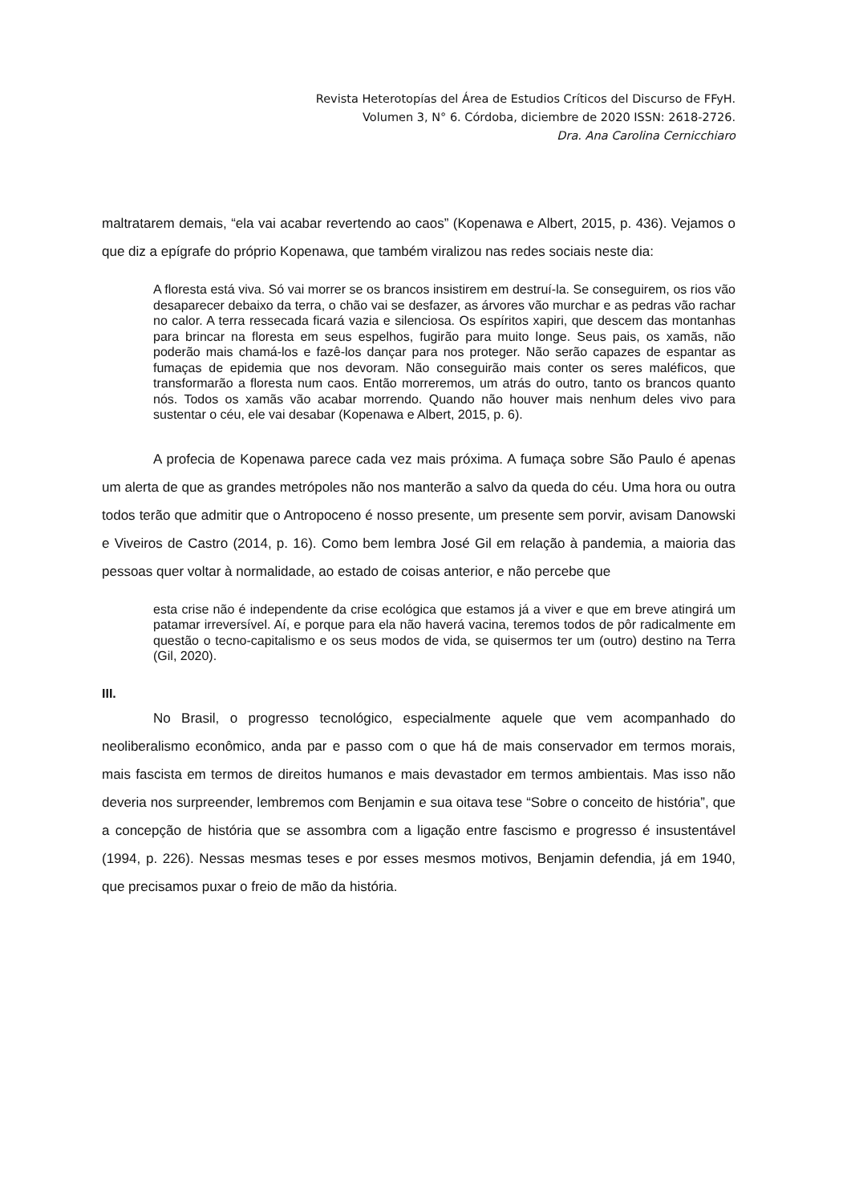Revista Heterotopías del Área de Estudios Críticos del Discurso de FFyH.
Volumen 3, N° 6. Córdoba, diciembre de 2020 ISSN: 2618-2726.
Dra. Ana Carolina Cernicchiaro
maltratarem demais, “ela vai acabar revertendo ao caos” (Kopenawa e Albert, 2015, p. 436). Vejamos o que diz a epígrafe do próprio Kopenawa, que também viralizou nas redes sociais neste dia:
A floresta está viva. Só vai morrer se os brancos insistirem em destruí-la. Se conseguirem, os rios vão desaparecer debaixo da terra, o chão vai se desfazer, as árvores vão murchar e as pedras vão rachar no calor. A terra ressecada ficará vazia e silenciosa. Os espíritos xapiri, que descem das montanhas para brincar na floresta em seus espelhos, fugirão para muito longe. Seus pais, os xamãs, não poderão mais chamá-los e fazê-los dançar para nos proteger. Não serão capazes de espantar as fumaças de epidemia que nos devoram. Não conseguirão mais conter os seres maléficos, que transformarão a floresta num caos. Então morreremos, um atrás do outro, tanto os brancos quanto nós. Todos os xamãs vão acabar morrendo. Quando não houver mais nenhum deles vivo para sustentar o céu, ele vai desabar (Kopenawa e Albert, 2015, p. 6).
A profecia de Kopenawa parece cada vez mais próxima. A fumaça sobre São Paulo é apenas um alerta de que as grandes metrópoles não nos manterão a salvo da queda do céu. Uma hora ou outra todos terão que admitir que o Antropoceno é nosso presente, um presente sem porvir, avisam Danowski e Viveiros de Castro (2014, p. 16). Como bem lembra José Gil em relação à pandemia, a maioria das pessoas quer voltar à normalidade, ao estado de coisas anterior, e não percebe que
esta crise não é independente da crise ecológica que estamos já a viver e que em breve atingirá um patamar irreversível. Aí, e porque para ela não haverá vacina, teremos todos de pôr radicalmente em questão o tecno-capitalismo e os seus modos de vida, se quisermos ter um (outro) destino na Terra (Gil, 2020).
III.
No Brasil, o progresso tecnológico, especialmente aquele que vem acompanhado do neoliberalismo econômico, anda par e passo com o que há de mais conservador em termos morais, mais fascista em termos de direitos humanos e mais devastador em termos ambientais. Mas isso não deveria nos surpreender, lembremos com Benjamin e sua oitava tese “Sobre o conceito de história”, que a concepção de história que se assombra com a ligação entre fascismo e progresso é insustentável (1994, p. 226). Nessas mesmas teses e por esses mesmos motivos, Benjamin defendia, já em 1940, que precisamos puxar o freio de mão da história.